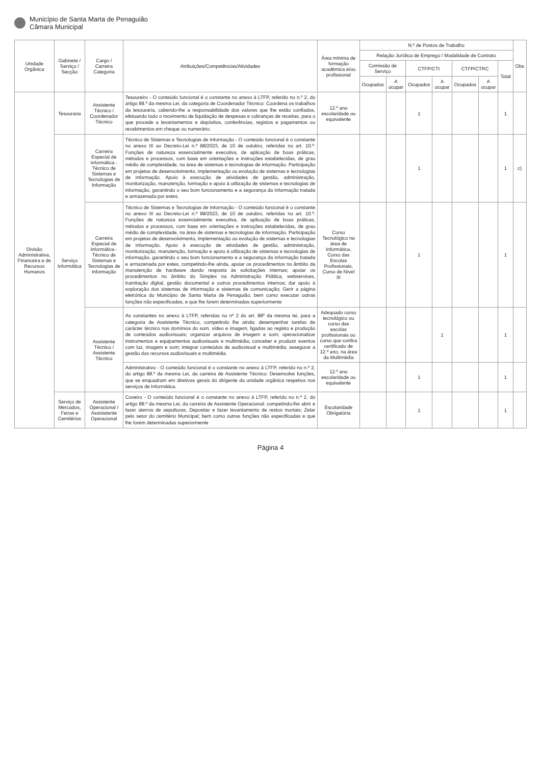Município de Santa Marta de Penaguião
Câmara Municipal
| Unidade Orgânica | Gabinete / Serviço / Secção | Cargo / Carreira Categoria | Atribuições/Competências/Atividades | Área mínima de formação académica e/ou profissional | N.º de Postos de Trabalho | | | | | | | Obs |
| --- | --- | --- | --- | --- | --- | --- | --- | --- | --- | --- | --- | --- |
| | | | | | Relação Jurídica de Emprego / Modalidade de Contrato | | | | | | | |
| | | | | | Comissão de Serviço | | CTFP/CTI | | CTFP/CTRC | | Total | |
| | | | | | Ocupados | A ocupar | Ocupados | A ocupar | Ocupados | A ocupar | | |
| Divisão Administrativa, Financeira e de Recursos Humanos | Tesouraria | Assistente Técnico / Coordenador Técnico | Tesoureiro - O conteúdo funcional é o constante no anexo à LTFP, referido no n.º 2, do artigo 88.º da mesma Lei, da categoria de Coordenador Técnico: Coordena os trabalhos da tesouraria, cabendo-lhe a responsabilidade dos valores que lhe estão confiados, efetuando todo o movimento de liquidação de despesas e cobranças de receitas, para o que procede a levantamentos e depósitos, conferências, registos e pagamentos ou recebimentos em cheque ou numerário. | 12.º ano escolaridade ou equivalente | | | 1 | | | | 1 | |
| | Serviço Informática | Carreira Especial de informática - Técnico de Sistemas e Tecnologias de Informação | Técnico de Sistemas e Tecnologias de Informação - O conteúdo funcional é o constante no anexo III ao Decreto-Lei n.º 88/2023, de 10 de outubro, referidas no art. 10.º: Funções de natureza essencialmente executiva, de aplicação de boas práticas, métodos e processos, com base em orientações e instruções estabelecidas, de grau médio de complexidade, na área de sistemas e tecnologias de informação. Participação em projetos de desenvolvimento, implementação ou evolução de sistemas e tecnologias de informação. Apoio à execução de atividades de gestão, administração, monitorização, manutenção, formação e apoio à utilização de sistemas e tecnologias de informação, garantindo o seu bom funcionamento e a segurança da informação tratada e armazenada por estes. | | | | 1 | | | | 1 | c) |
| | | Carreira Especial de informática - Técnico de Sistemas e Tecnologias de Informação | Técnico de Sistemas e Tecnologias de Informação - O conteúdo funcional é o constante no anexo III ao Decreto-Lei n.º 88/2023, de 10 de outubro, referidas no art. 10.º: Funções de natureza essencialmente executiva, de aplicação de boas práticas, métodos e processos, com base em orientações e instruções estabelecidas, de grau médio de complexidade, na área de sistemas e tecnologias de informação. Participação em projetos de desenvolvimento, implementação ou evolução de sistemas e tecnologias de informação. Apoio à execução de atividades de gestão, administração, monitorização, manutenção, formação e apoio à utilização de sistemas e tecnologias de informação, garantindo o seu bom funcionamento e a segurança da informação tratada e armazenada por estes, competindo-lhe ainda, apoiar os procedimentos no âmbito da manutenção de hardware dando resposta às solicitações internas; apoiar os procedimentos no âmbito do Simplex na Administração Pública, webservices, tramitação digital, gestão documental e outros procedimentos internos; dar apoio à exploração dos sistemas de informação e sistemas de comunicação; Gerir a página eletrónica do Município de Santa Marta de Penaguião, bem como executar outras funções não especificadas, e que lhe forem determinadas superiormente | Curso Tecnológico na área de Informática, Curso das Escolas Profissionais, Curso de Nível III | | | 1 | | | | 1 | |
| | | Assistente Técnico / Assistente Técnico | As constantes no anexo à LTFP, referidas no nº 2 do art. 88º da mesma lei, para a categoria de Assistente Técnico, competindo lhe ainda: desempenhar tarefas de carácter técnico nos domínios do som, vídeo e imagem, ligadas ao registo e produção de conteúdos audiovisuais; organizar arquivos de imagem e som; operacionalizar instrumentos e equipamentos audiovisuais e multimédia; conceber e produzir eventos com luz, imagem e som; integrar conteúdos de audiovisual e multimédia; assegurar a gestão dos recursos audiovisuais e multimédia. | Adequado curso tecnológico ou curso das escolas profissionais ou curso que confira certificado de 12.º ano, na área da Multimédia | | | | 1 | | | 1 | |
| | | | Administrativo - O conteúdo funcional é o constante no anexo à LTFP, referido no n.º 2, do artigo 88.º da mesma Lei, da carreira de Assistente Técnico: Desenvolve funções, que se enquadram em diretivas gerais do dirigente da unidade orgânica respetiva nos serviços de Informática. | 12.º ano escolaridade ou equivalente | | | 1 | | | | 1 | |
| | Serviço de Mercados, Feiras e Cemitérios | Assistente Operacional / Assisistente Operacional | Coveiro - O conteúdo funcional é o constante no anexo à LTFP, referido no n.º 2, do artigo 88.º da mesma Lei, da carreira de Assistente Operacional: competindo-lhe abrir e fazer aterros de sepulturas; Depositar e fazer levantamento de restos mortais; Zelar pelo setor do cemitério Municipal; bem como outras funções não especificadas e que lhe forem determinadas superiormente | Escolaridade Obrigatória | | | 1 | | | | 1 | |
Página 4